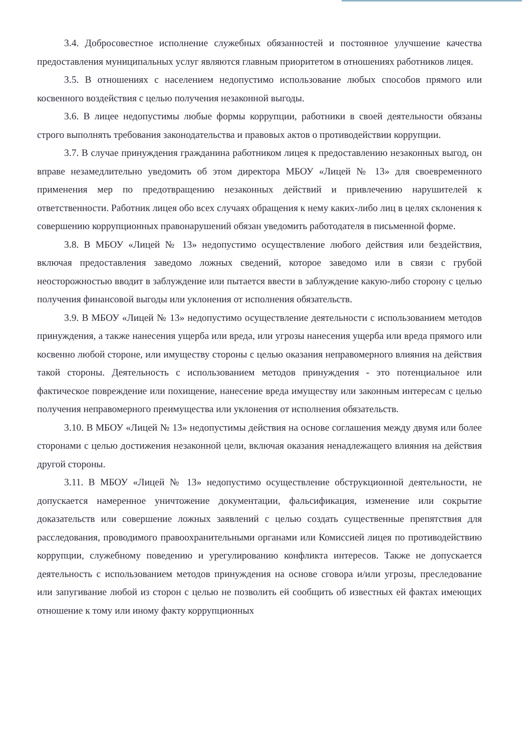3.4. Добросовестное исполнение служебных обязанностей и постоянное улучшение качества предоставления муниципальных услуг являются главным приоритетом в отношениях работников лицея.
3.5. В отношениях с населением недопустимо использование любых способов прямого или косвенного воздействия с целью получения незаконной выгоды.
3.6. В лицее недопустимы любые формы коррупции, работники в своей деятельности обязаны строго выполнять требования законодательства и правовых актов о противодействии коррупции.
3.7. В случае принуждения гражданина работником лицея к предоставлению незаконных выгод, он вправе незамедлительно уведомить об этом директора МБОУ «Лицей № 13» для своевременного применения мер по предотвращению незаконных действий и привлечению нарушителей к ответственности. Работник лицея обо всех случаях обращения к нему каких-либо лиц в целях склонения к совершению коррупционных правонарушений обязан уведомить работодателя в письменной форме.
3.8. В МБОУ «Лицей № 13» недопустимо осуществление любого действия или бездействия, включая предоставления заведомо ложных сведений, которое заведомо или в связи с грубой неосторожностью вводит в заблуждение или пытается ввести в заблуждение какую-либо сторону с целью получения финансовой выгоды или уклонения от исполнения обязательств.
3.9. В МБОУ «Лицей № 13» недопустимо осуществление деятельности с использованием методов принуждения, а также нанесения ущерба или вреда, или угрозы нанесения ущерба или вреда прямого или косвенно любой стороне, или имуществу стороны с целью оказания неправомерного влияния на действия такой стороны. Деятельность с использованием методов принуждения - это потенциальное или фактическое повреждение или похищение, нанесение вреда имуществу или законным интересам с целью получения неправомерного преимущества или уклонения от исполнения обязательств.
3.10. В МБОУ «Лицей № 13» недопустимы действия на основе соглашения между двумя или более сторонами с целью достижения незаконной цели, включая оказания ненадлежащего влияния на действия другой стороны.
3.11. В МБОУ «Лицей № 13» недопустимо осуществление обструкционной деятельности, не допускается намеренное уничтожение документации, фальсификация, изменение или сокрытие доказательств или совершение ложных заявлений с целью создать существенные препятствия для расследования, проводимого правоохранительными органами или Комиссией лицея по противодействию коррупции, служебному поведению и урегулированию конфликта интересов. Также не допускается деятельность с использованием методов принуждения на основе сговора и/или угрозы, преследование или запугивание любой из сторон с целью не позволить ей сообщить об известных ей фактах имеющих отношение к тому или иному факту коррупционных